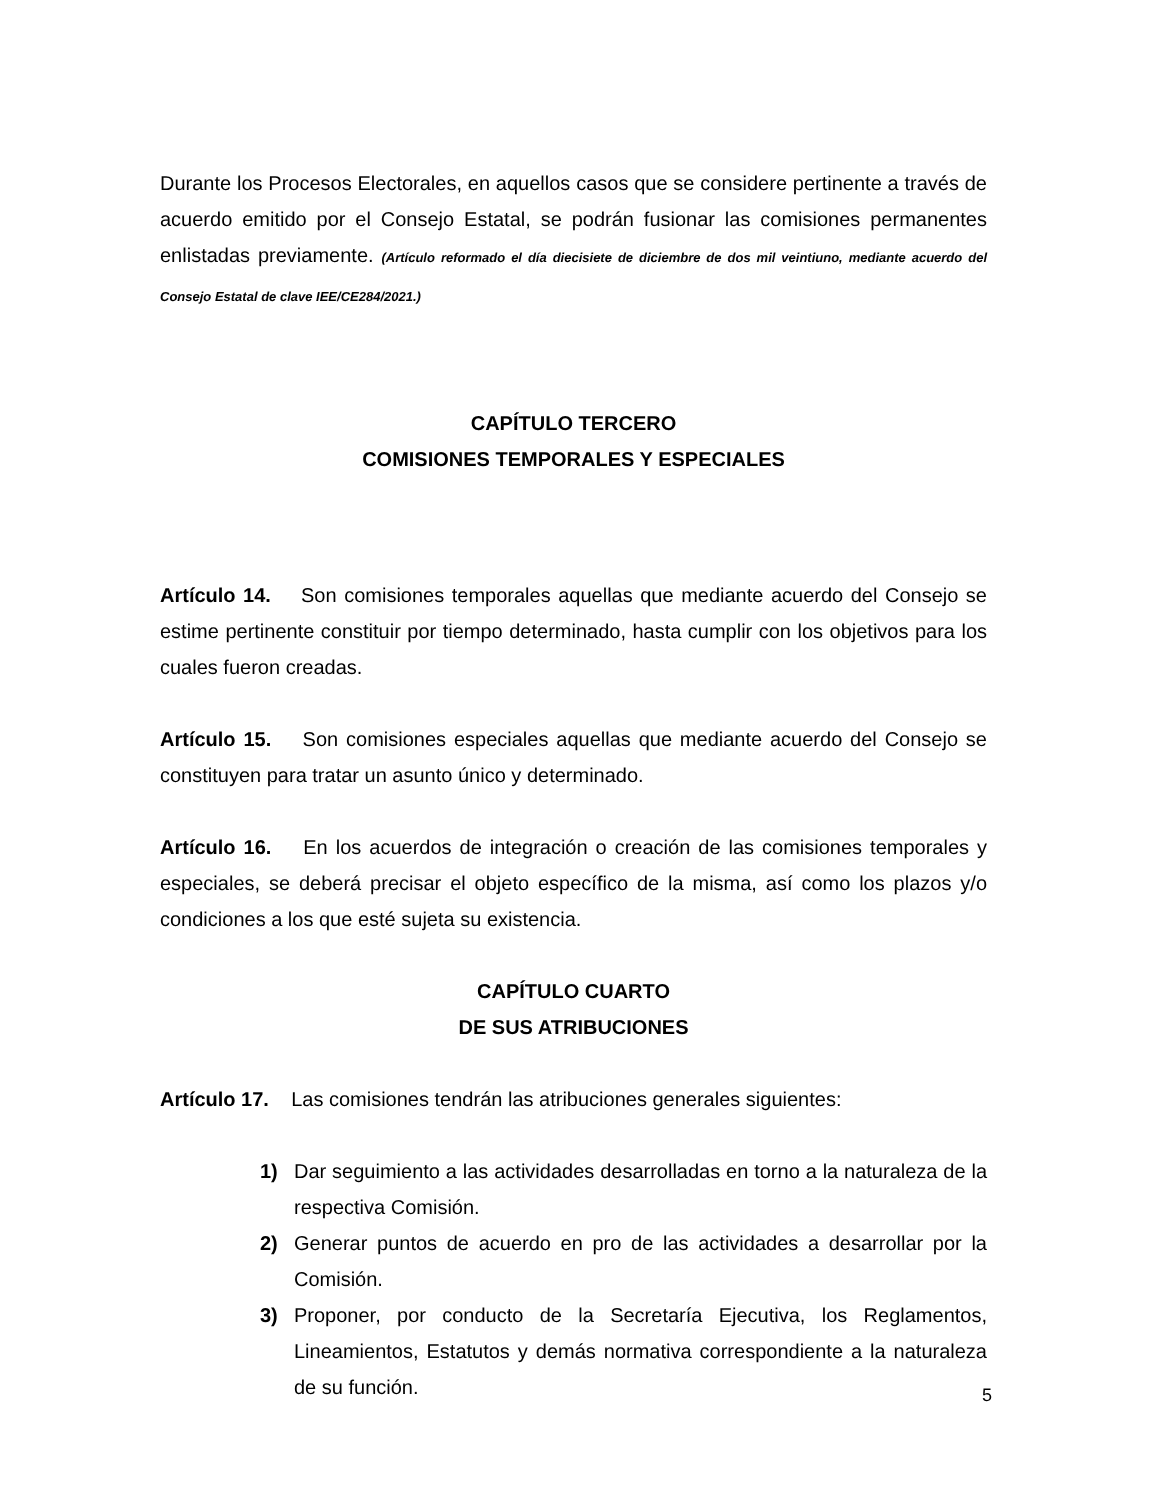Durante los Procesos Electorales, en aquellos casos que se considere pertinente a través de acuerdo emitido por el Consejo Estatal, se podrán fusionar las comisiones permanentes enlistadas previamente. (Artículo reformado el día diecisiete de diciembre de dos mil veintiuno, mediante acuerdo del Consejo Estatal de clave IEE/CE284/2021.)
CAPÍTULO TERCERO
COMISIONES TEMPORALES Y ESPECIALES
Artículo 14. Son comisiones temporales aquellas que mediante acuerdo del Consejo se estime pertinente constituir por tiempo determinado, hasta cumplir con los objetivos para los cuales fueron creadas.
Artículo 15. Son comisiones especiales aquellas que mediante acuerdo del Consejo se constituyen para tratar un asunto único y determinado.
Artículo 16. En los acuerdos de integración o creación de las comisiones temporales y especiales, se deberá precisar el objeto específico de la misma, así como los plazos y/o condiciones a los que esté sujeta su existencia.
CAPÍTULO CUARTO
DE SUS ATRIBUCIONES
Artículo 17. Las comisiones tendrán las atribuciones generales siguientes:
1) Dar seguimiento a las actividades desarrolladas en torno a la naturaleza de la respectiva Comisión.
2) Generar puntos de acuerdo en pro de las actividades a desarrollar por la Comisión.
3) Proponer, por conducto de la Secretaría Ejecutiva, los Reglamentos, Lineamientos, Estatutos y demás normativa correspondiente a la naturaleza de su función.
5